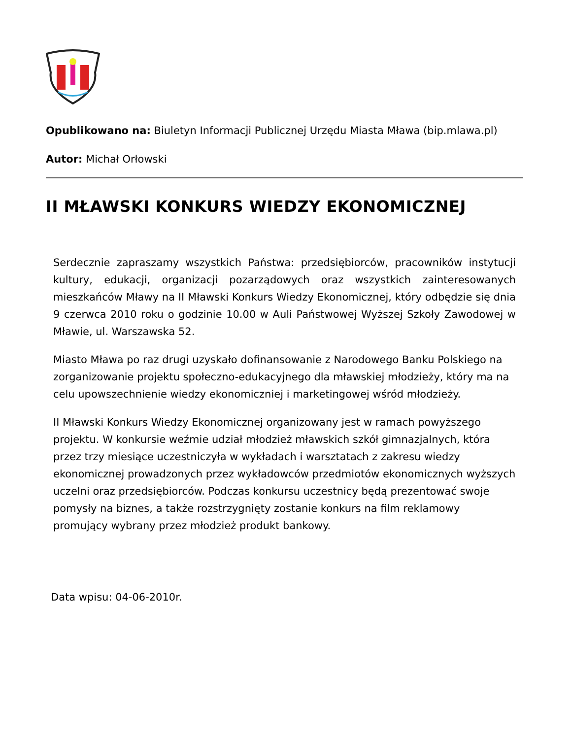Opublikowano na: Biuletyn Informacji Publicznej Urzędu Miasta Mława (bip.mlawa.pl)
Autor: Michał Orłowski
II MŁAWSKI KONKURS WIEDZY EKONOMICZNEJ
Serdecznie zapraszamy wszystkich Państwa: przedsiębiorców, pracowników instytucji kultury, edukacji, organizacji pozarządowych oraz wszystkich zainteresowanych mieszkańców Mławy na II Mławski Konkurs Wiedzy Ekonomicznej, który odbędzie się dnia 9 czerwca 2010 roku o godzinie 10.00 w Auli Państwowej Wyższej Szkoły Zawodowej w Mławie, ul. Warszawska 52.
Miasto Mława po raz drugi uzyskało dofinansowanie z Narodowego Banku Polskiego na zorganizowanie projektu społeczno-edukacyjnego dla mławskiej młodzieży, który ma na celu upowszechnienie wiedzy ekonomiczniej i marketingowej wśród młodzieży.
II Mławski Konkurs Wiedzy Ekonomicznej organizowany jest w ramach powyższego projektu. W konkursie weźmie udział młodzież mławskich szkół gimnazjalnych, która przez trzy miesiące uczestniczyła w wykładach i warsztatach z zakresu wiedzy ekonomicznej prowadzonych przez wykładowców przedmiotów ekonomicznych wyższych uczelni oraz przedsiębiorców. Podczas konkursu uczestnicy będą prezentować swoje pomysły na biznes, a także rozstrzygnięty zostanie konkurs na film reklamowy promujący wybrany przez młodzież produkt bankowy.
Data wpisu: 04-06-2010r.